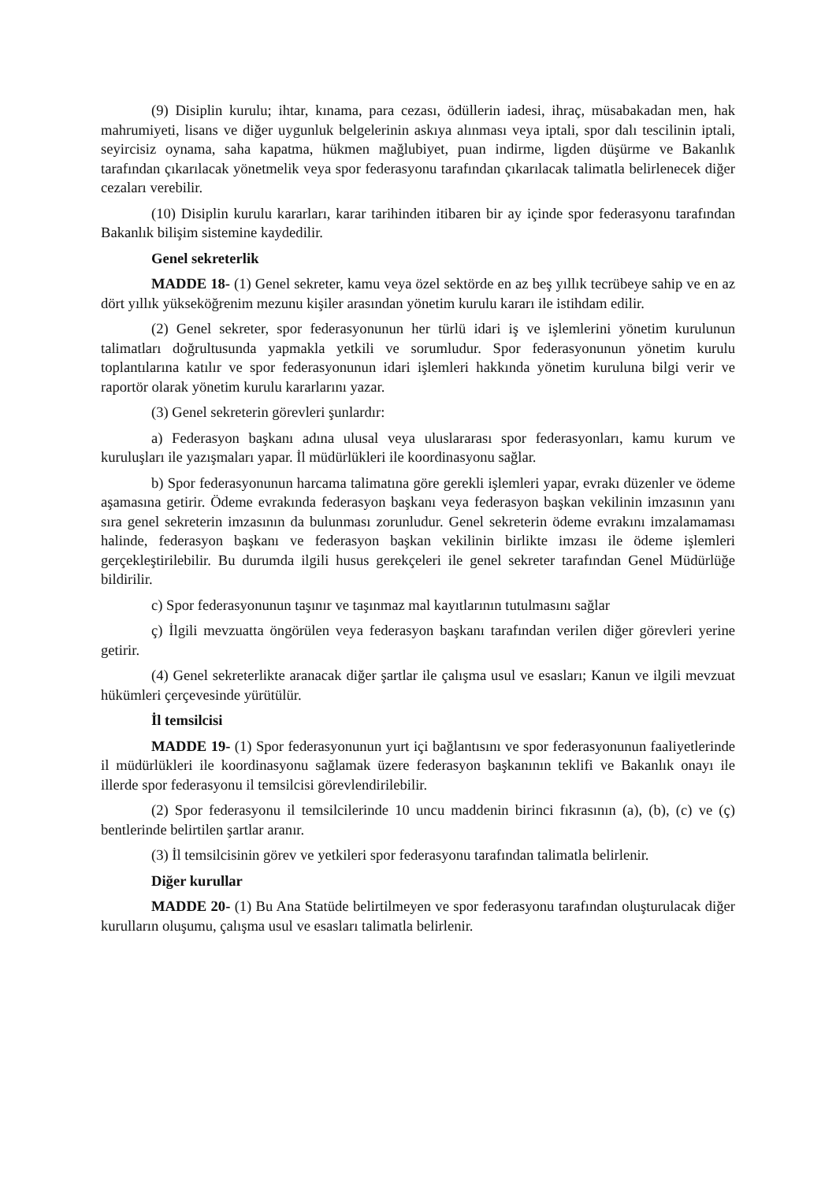(9) Disiplin kurulu; ihtar, kınama, para cezası, ödüllerin iadesi, ihraç, müsabakadan men, hak mahrumiyeti, lisans ve diğer uygunluk belgelerinin askıya alınması veya iptali, spor dalı tescilinin iptali, seyircisiz oynama, saha kapatma, hükmen mağlubiyet, puan indirme, ligden düşürme ve Bakanlık tarafından çıkarılacak yönetmelik veya spor federasyonu tarafından çıkarılacak talimatla belirlenecek diğer cezaları verebilir.
(10) Disiplin kurulu kararları, karar tarihinden itibaren bir ay içinde spor federasyonu tarafından Bakanlık bilişim sistemine kaydedilir.
Genel sekreterlik
MADDE 18- (1) Genel sekreter, kamu veya özel sektörde en az beş yıllık tecrübeye sahip ve en az dört yıllık yükseköğrenim mezunu kişiler arasından yönetim kurulu kararı ile istihdam edilir.
(2) Genel sekreter, spor federasyonunun her türlü idari iş ve işlemlerini yönetim kurulunun talimatları doğrultusunda yapmakla yetkili ve sorumludur. Spor federasyonunun yönetim kurulu toplantılarına katılır ve spor federasyonunun idari işlemleri hakkında yönetim kuruluna bilgi verir ve raportör olarak yönetim kurulu kararlarını yazar.
(3) Genel sekreterin görevleri şunlardır:
a) Federasyon başkanı adına ulusal veya uluslararası spor federasyonları, kamu kurum ve kuruluşları ile yazışmaları yapar. İl müdürlükleri ile koordinasyonu sağlar.
b) Spor federasyonunun harcama talimatına göre gerekli işlemleri yapar, evrakı düzenler ve ödeme aşamasına getirir. Ödeme evrakında federasyon başkanı veya federasyon başkan vekilinin imzasının yanı sıra genel sekreterin imzasının da bulunması zorunludur. Genel sekreterin ödeme evrakını imzalamaması halinde, federasyon başkanı ve federasyon başkan vekilinin birlikte imzası ile ödeme işlemleri gerçekleştirilebilir. Bu durumda ilgili husus gerekçeleri ile genel sekreter tarafından Genel Müdürlüğe bildirilir.
c) Spor federasyonunun taşınır ve taşınmaz mal kayıtlarının tutulmasını sağlar
ç) İlgili mevzuatta öngörülen veya federasyon başkanı tarafından verilen diğer görevleri yerine getirir.
(4) Genel sekreterlikte aranacak diğer şartlar ile çalışma usul ve esasları; Kanun ve ilgili mevzuat hükümleri çerçevesinde yürütülür.
İl temsilcisi
MADDE 19- (1) Spor federasyonunun yurt içi bağlantısını ve spor federasyonunun faaliyetlerinde il müdürlükleri ile koordinasyonu sağlamak üzere federasyon başkanının teklifi ve Bakanlık onayı ile illerde spor federasyonu il temsilcisi görevlendirilebilir.
(2) Spor federasyonu il temsilcilerinde 10 uncu maddenin birinci fıkrasının (a), (b), (c) ve (ç) bentlerinde belirtilen şartlar aranır.
(3) İl temsilcisinin görev ve yetkileri spor federasyonu tarafından talimatla belirlenir.
Diğer kurullar
MADDE 20- (1) Bu Ana Statüde belirtilmeyen ve spor federasyonu tarafından oluşturulacak diğer kurulların oluşumu, çalışma usul ve esasları talimatla belirlenir.